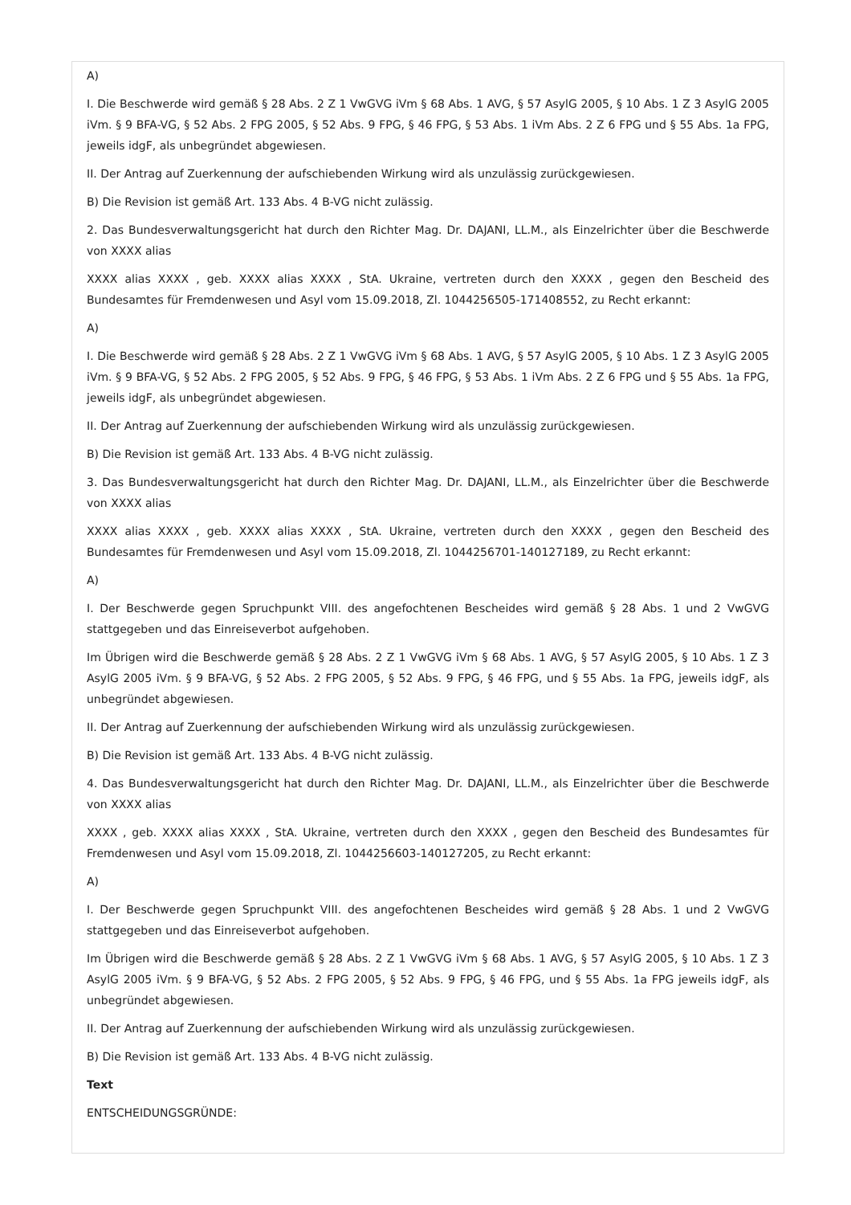A)
I. Die Beschwerde wird gemäß § 28 Abs. 2 Z 1 VwGVG iVm § 68 Abs. 1 AVG, § 57 AsylG 2005, § 10 Abs. 1 Z 3 AsylG 2005 iVm. § 9 BFA-VG, § 52 Abs. 2 FPG 2005, § 52 Abs. 9 FPG, § 46 FPG, § 53 Abs. 1 iVm Abs. 2 Z 6 FPG und § 55 Abs. 1a FPG, jeweils idgF, als unbegründet abgewiesen.
II. Der Antrag auf Zuerkennung der aufschiebenden Wirkung wird als unzulässig zurückgewiesen.
B) Die Revision ist gemäß Art. 133 Abs. 4 B-VG nicht zulässig.
2. Das Bundesverwaltungsgericht hat durch den Richter Mag. Dr. DAJANI, LL.M., als Einzelrichter über die Beschwerde von XXXX alias
XXXX alias XXXX , geb. XXXX alias XXXX , StA. Ukraine, vertreten durch den XXXX , gegen den Bescheid des Bundesamtes für Fremdenwesen und Asyl vom 15.09.2018, Zl. 1044256505-171408552, zu Recht erkannt:
A)
I. Die Beschwerde wird gemäß § 28 Abs. 2 Z 1 VwGVG iVm § 68 Abs. 1 AVG, § 57 AsylG 2005, § 10 Abs. 1 Z 3 AsylG 2005 iVm. § 9 BFA-VG, § 52 Abs. 2 FPG 2005, § 52 Abs. 9 FPG, § 46 FPG, § 53 Abs. 1 iVm Abs. 2 Z 6 FPG und § 55 Abs. 1a FPG, jeweils idgF, als unbegründet abgewiesen.
II. Der Antrag auf Zuerkennung der aufschiebenden Wirkung wird als unzulässig zurückgewiesen.
B) Die Revision ist gemäß Art. 133 Abs. 4 B-VG nicht zulässig.
3. Das Bundesverwaltungsgericht hat durch den Richter Mag. Dr. DAJANI, LL.M., als Einzelrichter über die Beschwerde von XXXX alias
XXXX alias XXXX , geb. XXXX alias XXXX , StA. Ukraine, vertreten durch den XXXX , gegen den Bescheid des Bundesamtes für Fremdenwesen und Asyl vom 15.09.2018, Zl. 1044256701-140127189, zu Recht erkannt:
A)
I. Der Beschwerde gegen Spruchpunkt VIII. des angefochtenen Bescheides wird gemäß § 28 Abs. 1 und 2 VwGVG stattgegeben und das Einreiseverbot aufgehoben.
Im Übrigen wird die Beschwerde gemäß § 28 Abs. 2 Z 1 VwGVG iVm § 68 Abs. 1 AVG, § 57 AsylG 2005, § 10 Abs. 1 Z 3 AsylG 2005 iVm. § 9 BFA-VG, § 52 Abs. 2 FPG 2005, § 52 Abs. 9 FPG, § 46 FPG, und § 55 Abs. 1a FPG, jeweils idgF, als unbegründet abgewiesen.
II. Der Antrag auf Zuerkennung der aufschiebenden Wirkung wird als unzulässig zurückgewiesen.
B) Die Revision ist gemäß Art. 133 Abs. 4 B-VG nicht zulässig.
4. Das Bundesverwaltungsgericht hat durch den Richter Mag. Dr. DAJANI, LL.M., als Einzelrichter über die Beschwerde von XXXX alias
XXXX , geb. XXXX alias XXXX , StA. Ukraine, vertreten durch den XXXX , gegen den Bescheid des Bundesamtes für Fremdenwesen und Asyl vom 15.09.2018, Zl. 1044256603-140127205, zu Recht erkannt:
A)
I. Der Beschwerde gegen Spruchpunkt VIII. des angefochtenen Bescheides wird gemäß § 28 Abs. 1 und 2 VwGVG stattgegeben und das Einreiseverbot aufgehoben.
Im Übrigen wird die Beschwerde gemäß § 28 Abs. 2 Z 1 VwGVG iVm § 68 Abs. 1 AVG, § 57 AsylG 2005, § 10 Abs. 1 Z 3 AsylG 2005 iVm. § 9 BFA-VG, § 52 Abs. 2 FPG 2005, § 52 Abs. 9 FPG, § 46 FPG, und § 55 Abs. 1a FPG jeweils idgF, als unbegründet abgewiesen.
II. Der Antrag auf Zuerkennung der aufschiebenden Wirkung wird als unzulässig zurückgewiesen.
B) Die Revision ist gemäß Art. 133 Abs. 4 B-VG nicht zulässig.
Text
ENTSCHEIDUNGSGRÜNDE: